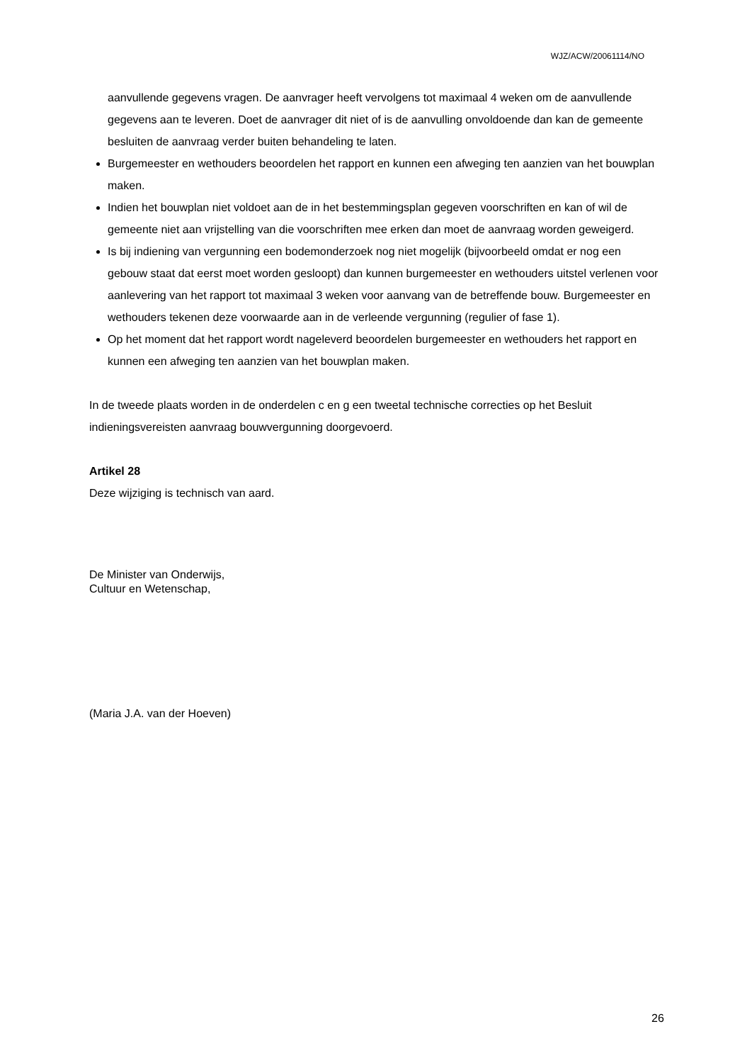WJZ/ACW/20061114/NO
aanvullende gegevens vragen. De aanvrager heeft vervolgens tot maximaal 4 weken om de aanvullende gegevens aan te leveren. Doet de aanvrager dit niet of is de aanvulling onvoldoende dan kan de gemeente besluiten de aanvraag verder buiten behandeling te laten.
Burgemeester en wethouders beoordelen het rapport en kunnen een afweging ten aanzien van het bouwplan maken.
Indien het bouwplan niet voldoet aan de in het bestemmingsplan gegeven voorschriften en kan of wil de gemeente niet aan vrijstelling van die voorschriften mee erken dan moet de aanvraag worden geweigerd.
Is bij indiening van vergunning een bodemonderzoek nog niet mogelijk (bijvoorbeeld omdat er nog een gebouw staat dat eerst moet worden gesloopt) dan kunnen burgemeester en wethouders uitstel verlenen voor aanlevering van het rapport tot maximaal 3 weken voor aanvang van de betreffende bouw. Burgemeester en wethouders tekenen deze voorwaarde aan in de verleende vergunning (regulier of fase 1).
Op het moment dat het rapport wordt nageleverd beoordelen burgemeester en wethouders het rapport en kunnen een afweging ten aanzien van het bouwplan maken.
In de tweede plaats worden in de onderdelen c en g een tweetal technische correcties op het Besluit indieningsvereisten aanvraag bouwvergunning doorgevoerd.
Artikel 28
Deze wijziging is technisch van aard.
De Minister van Onderwijs,
Cultuur en Wetenschap,
(Maria J.A. van der Hoeven)
26